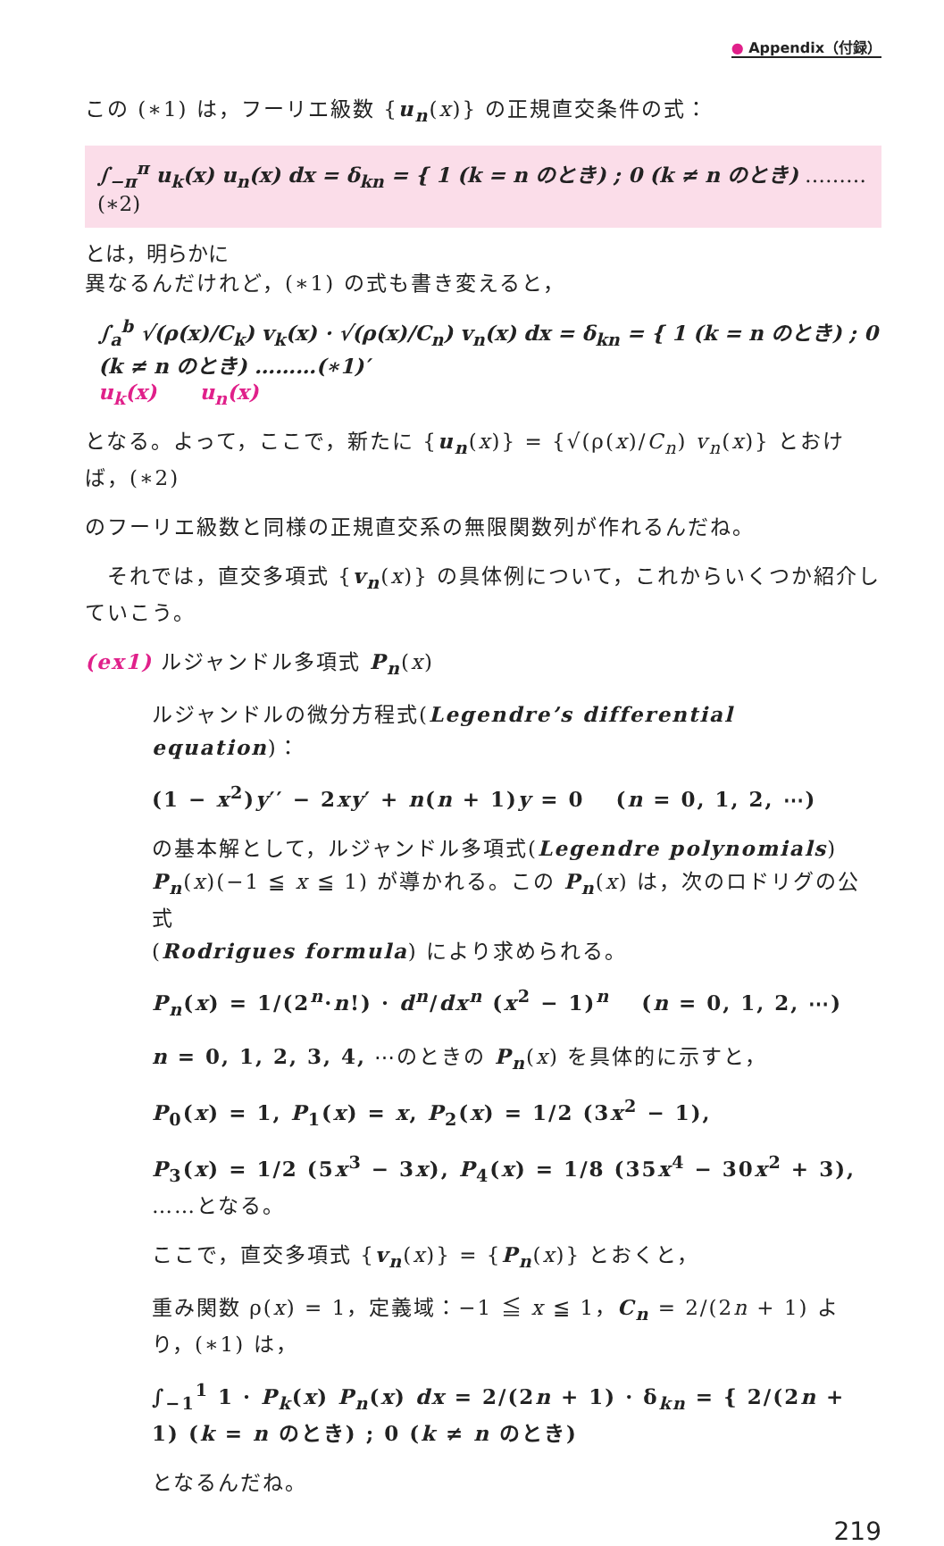● Appendix（付録）
この (∗1) は，フーリエ級数 {u<sub>n</sub>(x)} の正規直交条件の式：
∫<sub>−π</sub><sup>π</sup> u<sub>k</sub>(x) u<sub>n</sub>(x) dx = δ<sub>kn</sub> = { 1 (k = n のとき) ; 0 (k ≠ n のとき) ………(∗2) とは，明らかに
異なるんだけれど，(∗1) の式も書き変えると，
∫<sub>a</sub><sup>b</sup> √(ρ(x)/C<sub>k</sub>) v<sub>k</sub>(x) · √(ρ(x)/C<sub>n</sub>) v<sub>n</sub>(x) dx = δ<sub>kn</sub> = { 1 (k = n のとき) ; 0 (k ≠ n のとき) ………(∗1)′
u<sub>k</sub>(x) u<sub>n</sub>(x)
となる。よって，ここで，新たに {u<sub>n</sub>(x)} = {√(ρ(x)/C<sub>n</sub>) v<sub>n</sub>(x)} とおけば，(∗2)
のフーリエ級数と同様の正規直交系の無限関数列が作れるんだね。
　それでは，直交多項式 {v<sub>n</sub>(x)} の具体例について，これからいくつか紹介していこう。
(ex1) ルジャンドル多項式 P<sub>n</sub>(x)
ルジャンドルの微分方程式(Legendre’s differential equation)：
(1 − x<sup>2</sup>)y′′ − 2xy′ + n(n + 1)y = 0 　(n = 0, 1, 2, ⋯)
の基本解として，ルジャンドル多項式(Legendre polynomials)
P<sub>n</sub>(x)(−1 ≦ x ≦ 1) が導かれる。この P<sub>n</sub>(x) は，次のロドリグの公式
(Rodrigues formula) により求められる。
P<sub>n</sub>(x) = 1/(2<sup>n</sup>·n!) · d<sup>n</sup>/dx<sup>n</sup> (x<sup>2</sup> − 1)<sup>n</sup> 　(n = 0, 1, 2, ⋯)
n = 0, 1, 2, 3, 4, ⋯のときの P<sub>n</sub>(x) を具体的に示すと，
P<sub>0</sub>(x) = 1, P<sub>1</sub>(x) = x, P<sub>2</sub>(x) = 1/2 (3x<sup>2</sup> − 1),
P<sub>3</sub>(x) = 1/2 (5x<sup>3</sup> − 3x), P<sub>4</sub>(x) = 1/8 (35x<sup>4</sup> − 30x<sup>2</sup> + 3), ……となる。
ここで，直交多項式 {v<sub>n</sub>(x)} = {P<sub>n</sub>(x)} とおくと，
重み関数 ρ(x) = 1，定義域：−1 ≦ x ≦ 1，C<sub>n</sub> = 2/(2n + 1) より，(∗1) は，
∫<sub>−1</sub><sup>1</sup> 1 · P<sub>k</sub>(x) P<sub>n</sub>(x) dx = 2/(2n + 1) · δ<sub>kn</sub> = { 2/(2n + 1) (k = n のとき) ; 0 (k ≠ n のとき)
となるんだね。
219